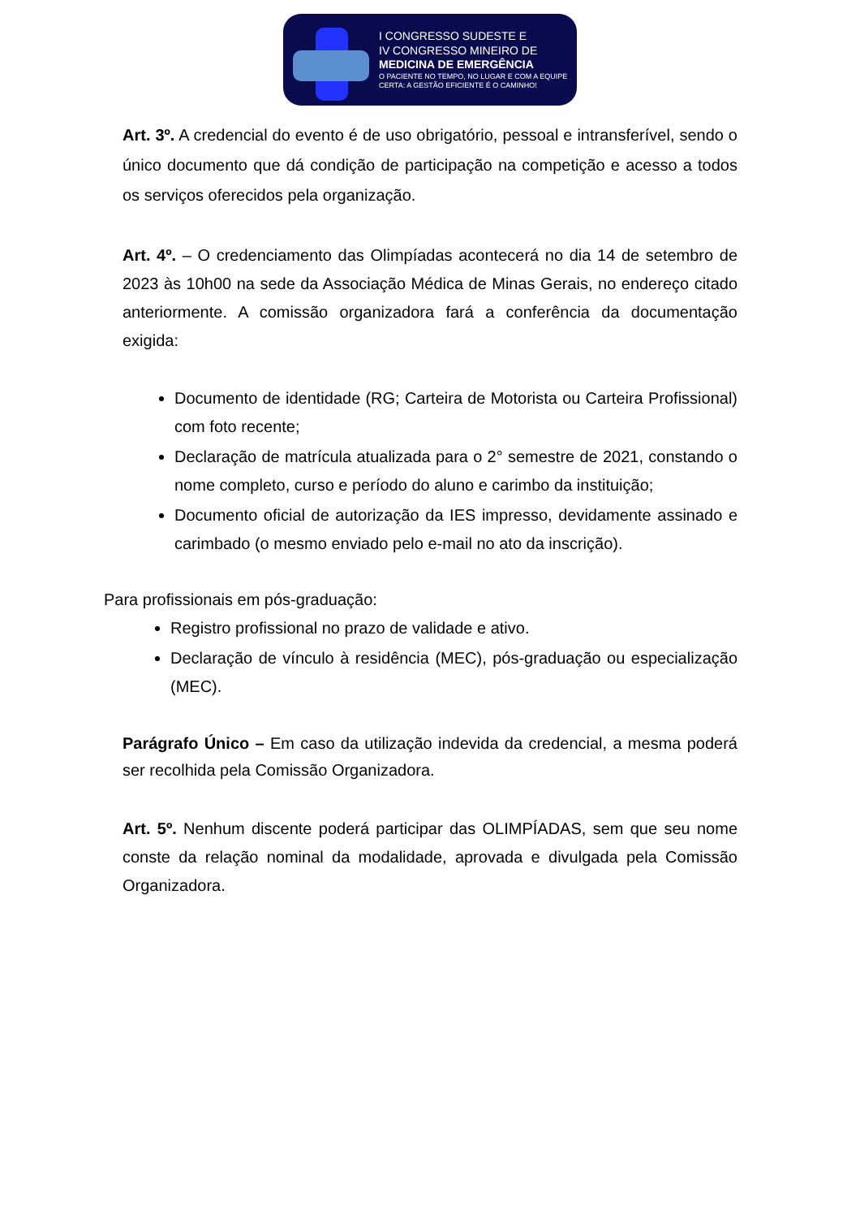I CONGRESSO SUDESTE E
IV CONGRESSO MINEIRO DE
MEDICINA DE EMERGÊNCIA
O PACIENTE NO TEMPO, NO LUGAR E COM A EQUIPE
CERTA: A GESTÃO EFICIENTE É O CAMINHO!
Art. 3º. A credencial do evento é de uso obrigatório, pessoal e intransferível, sendo o único documento que dá condição de participação na competição e acesso a todos os serviços oferecidos pela organização.
Art. 4º. – O credenciamento das Olimpíadas acontecerá no dia 14 de setembro de 2023 às 10h00 na sede da Associação Médica de Minas Gerais, no endereço citado anteriormente. A comissão organizadora fará a conferência da documentação exigida:
Documento de identidade (RG; Carteira de Motorista ou Carteira Profissional) com foto recente;
Declaração de matrícula atualizada para o 2° semestre de 2021, constando o nome completo, curso e período do aluno e carimbo da instituição;
Documento oficial de autorização da IES impresso, devidamente assinado e carimbado (o mesmo enviado pelo e-mail no ato da inscrição).
Para profissionais em pós-graduação:
Registro profissional no prazo de validade e ativo.
Declaração de vínculo à residência (MEC), pós-graduação ou especialização (MEC).
Parágrafo Único – Em caso da utilização indevida da credencial, a mesma poderá ser recolhida pela Comissão Organizadora.
Art. 5º. Nenhum discente poderá participar das OLIMPÍADAS, sem que seu nome conste da relação nominal da modalidade, aprovada e divulgada pela Comissão Organizadora.